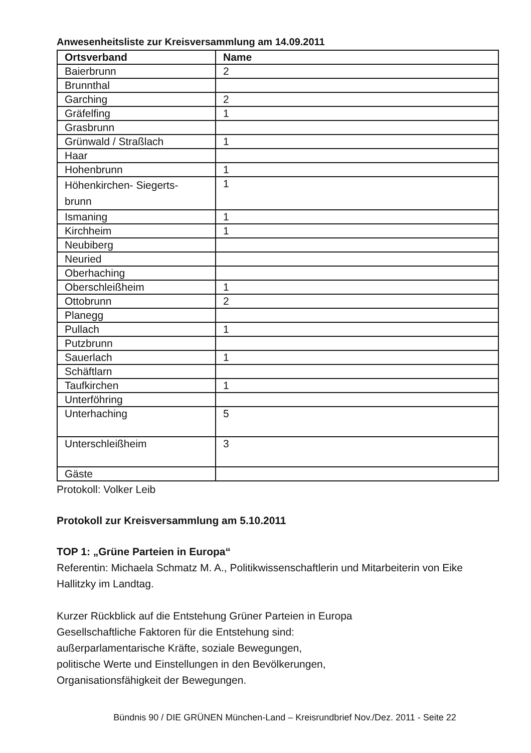Anwesenheitsliste zur Kreisversammlung am 14.09.2011
| Ortsverband | Name |
| --- | --- |
| Baierbrunn | 2 |
| Brunnthal | |
| Garching | 2 |
| Gräfelfing | 1 |
| Grasbrunn | |
| Grünwald / Straßlach | 1 |
| Haar | |
| Hohenbrunn | 1 |
| Höhenkirchen- Siegerts- brunn | 1 |
| Ismaning | 1 |
| Kirchheim | 1 |
| Neubiberg | |
| Neuried | |
| Oberhaching | |
| Oberschleißheim | 1 |
| Ottobrunn | 2 |
| Planegg | |
| Pullach | 1 |
| Putzbrunn | |
| Sauerlach | 1 |
| Schäftlarn | |
| Taufkirchen | 1 |
| Unterföhring | |
| Unterhaching | 5 |
| Unterschleißheim | 3 |
| Gäste | |
Protokoll: Volker Leib
Protokoll zur Kreisversammlung am 5.10.2011
TOP 1: „Grüne Parteien in Europa“
Referentin: Michaela Schmatz M. A., Politikwissenschaftlerin und Mitarbeiterin von Eike Hallitzky im Landtag.
Kurzer Rückblick auf die Entstehung Grüner Parteien in Europa
Gesellschaftliche Faktoren für die Entstehung sind:
außerparlamentarische Kräfte, soziale Bewegungen,
politische Werte und Einstellungen in den Bevölkerungen,
Organisationsfähigkeit der Bewegungen.
Bündnis 90 / DIE GRÜNEN München-Land – Kreisrundbrief Nov./Dez. 2011 - Seite 22